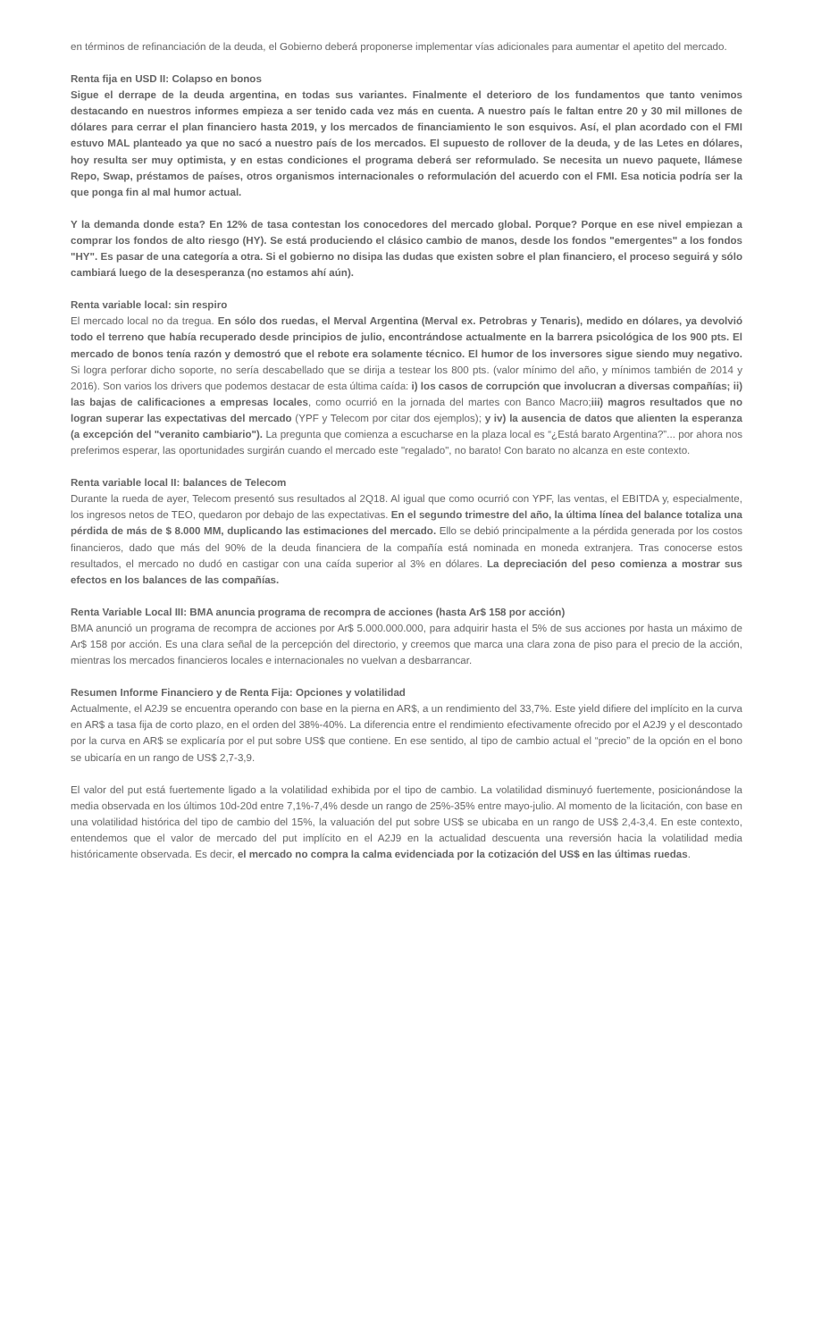en términos de refinanciación de la deuda, el Gobierno deberá proponerse implementar vías adicionales para aumentar el apetito del mercado.
Renta fija en USD II: Colapso en bonos
Sigue el derrape de la deuda argentina, en todas sus variantes. Finalmente el deterioro de los fundamentos que tanto venimos destacando en nuestros informes empieza a ser tenido cada vez más en cuenta. A nuestro país le faltan entre 20 y 30 mil millones de dólares para cerrar el plan financiero hasta 2019, y los mercados de financiamiento le son esquivos. Así, el plan acordado con el FMI estuvo MAL planteado ya que no sacó a nuestro país de los mercados. El supuesto de rollover de la deuda, y de las Letes en dólares, hoy resulta ser muy optimista, y en estas condiciones el programa deberá ser reformulado. Se necesita un nuevo paquete, llámese Repo, Swap, préstamos de países, otros organismos internacionales o reformulación del acuerdo con el FMI. Esa noticia podría ser la que ponga fin al mal humor actual.
Y la demanda donde esta? En 12% de tasa contestan los conocedores del mercado global. Porque? Porque en ese nivel empiezan a comprar los fondos de alto riesgo (HY). Se está produciendo el clásico cambio de manos, desde los fondos "emergentes" a los fondos "HY". Es pasar de una categoría a otra. Si el gobierno no disipa las dudas que existen sobre el plan financiero, el proceso seguirá y sólo cambiará luego de la desesperanza (no estamos ahí aún).
Renta variable local: sin respiro
El mercado local no da tregua. En sólo dos ruedas, el Merval Argentina (Merval ex. Petrobras y Tenaris), medido en dólares, ya devolvió todo el terreno que había recuperado desde principios de julio, encontrándose actualmente en la barrera psicológica de los 900 pts. El mercado de bonos tenía razón y demostró que el rebote era solamente técnico. El humor de los inversores sigue siendo muy negativo. Si logra perforar dicho soporte, no sería descabellado que se dirija a testear los 800 pts. (valor mínimo del año, y mínimos también de 2014 y 2016). Son varios los drivers que podemos destacar de esta última caída: i) los casos de corrupción que involucran a diversas compañías; ii) las bajas de calificaciones a empresas locales, como ocurrió en la jornada del martes con Banco Macro;iii) magros resultados que no logran superar las expectativas del mercado (YPF y Telecom por citar dos ejemplos); y iv) la ausencia de datos que alienten la esperanza (a excepción del "veranito cambiario"). La pregunta que comienza a escucharse en la plaza local es “¿Está barato Argentina?”... por ahora nos preferimos esperar, las oportunidades surgirán cuando el mercado este "regalado", no barato! Con barato no alcanza en este contexto.
Renta variable local II: balances de Telecom
Durante la rueda de ayer, Telecom presentó sus resultados al 2Q18. Al igual que como ocurrió con YPF, las ventas, el EBITDA y, especialmente, los ingresos netos de TEO, quedaron por debajo de las expectativas. En el segundo trimestre del año, la última línea del balance totaliza una pérdida de más de $ 8.000 MM, duplicando las estimaciones del mercado. Ello se debió principalmente a la pérdida generada por los costos financieros, dado que más del 90% de la deuda financiera de la compañía está nominada en moneda extranjera. Tras conocerse estos resultados, el mercado no dudó en castigar con una caída superior al 3% en dólares. La depreciación del peso comienza a mostrar sus efectos en los balances de las compañías.
Renta Variable Local III: BMA anuncia programa de recompra de acciones (hasta Ar$ 158 por acción)
BMA anunció un programa de recompra de acciones por Ar$ 5.000.000.000, para adquirir hasta el 5% de sus acciones por hasta un máximo de Ar$ 158 por acción. Es una clara señal de la percepción del directorio, y creemos que marca una clara zona de piso para el precio de la acción, mientras los mercados financieros locales e internacionales no vuelvan a desbarrancar.
Resumen Informe Financiero y de Renta Fija: Opciones y volatilidad
Actualmente, el A2J9 se encuentra operando con base en la pierna en AR$, a un rendimiento del 33,7%. Este yield difiere del implícito en la curva en AR$ a tasa fija de corto plazo, en el orden del 38%-40%. La diferencia entre el rendimiento efectivamente ofrecido por el A2J9 y el descontado por la curva en AR$ se explicaría por el put sobre US$ que contiene. En ese sentido, al tipo de cambio actual el “precio” de la opción en el bono se ubicaría en un rango de US$ 2,7-3,9.
El valor del put está fuertemente ligado a la volatilidad exhibida por el tipo de cambio. La volatilidad disminuyó fuertemente, posicionándose la media observada en los últimos 10d-20d entre 7,1%-7,4% desde un rango de 25%-35% entre mayo-julio. Al momento de la licitación, con base en una volatilidad histórica del tipo de cambio del 15%, la valuación del put sobre US$ se ubicaba en un rango de US$ 2,4-3,4. En este contexto, entendemos que el valor de mercado del put implícito en el A2J9 en la actualidad descuenta una reversión hacia la volatilidad media históricamente observada. Es decir, el mercado no compra la calma evidenciada por la cotización del US$ en las últimas ruedas.